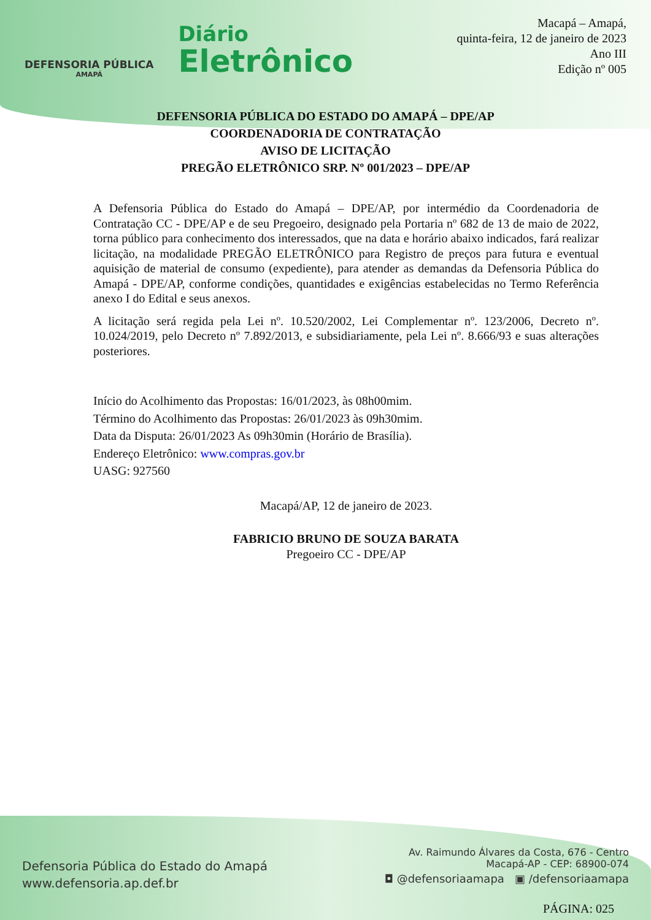DEFENSORIA PÚBLICA
AMAPÁ
Diário
Eletrônico
Macapá – Amapá,
quinta-feira, 12 de janeiro de 2023
Ano III
Edição nº 005
DEFENSORIA PÚBLICA DO ESTADO DO AMAPÁ – DPE/AP
COORDENADORIA DE CONTRATAÇÃO
AVISO DE LICITAÇÃO
PREGÃO ELETRÔNICO SRP. Nº 001/2023 – DPE/AP
A Defensoria Pública do Estado do Amapá – DPE/AP, por intermédio da Coordenadoria de Contratação CC - DPE/AP e de seu Pregoeiro, designado pela Portaria nº 682 de 13 de maio de 2022, torna público para conhecimento dos interessados, que na data e horário abaixo indicados, fará realizar licitação, na modalidade PREGÃO ELETRÔNICO para Registro de preços para futura e eventual aquisição de material de consumo (expediente), para atender as demandas da Defensoria Pública do Amapá - DPE/AP, conforme condições, quantidades e exigências estabelecidas no Termo Referência anexo I do Edital e seus anexos.
A licitação será regida pela Lei nº. 10.520/2002, Lei Complementar nº. 123/2006, Decreto nº. 10.024/2019, pelo Decreto nº 7.892/2013, e subsidiariamente, pela Lei nº. 8.666/93 e suas alterações posteriores.
Início do Acolhimento das Propostas: 16/01/2023, às 08h00mim.
Término do Acolhimento das Propostas: 26/01/2023 às 09h30mim.
Data da Disputa: 26/01/2023 As 09h30min (Horário de Brasília).
Endereço Eletrônico: www.compras.gov.br
UASG: 927560
Macapá/AP, 12 de janeiro de 2023.
FABRICIO BRUNO DE SOUZA BARATA
Pregoeiro CC - DPE/AP
Defensoria Pública do Estado do Amapá
www.defensoria.ap.def.br
Av. Raimundo Álvares da Costa, 676 - Centro
Macapá-AP - CEP: 68900-074
◘ @defensoriaamapa ▣ /defensoriaamapa
PÁGINA: 025